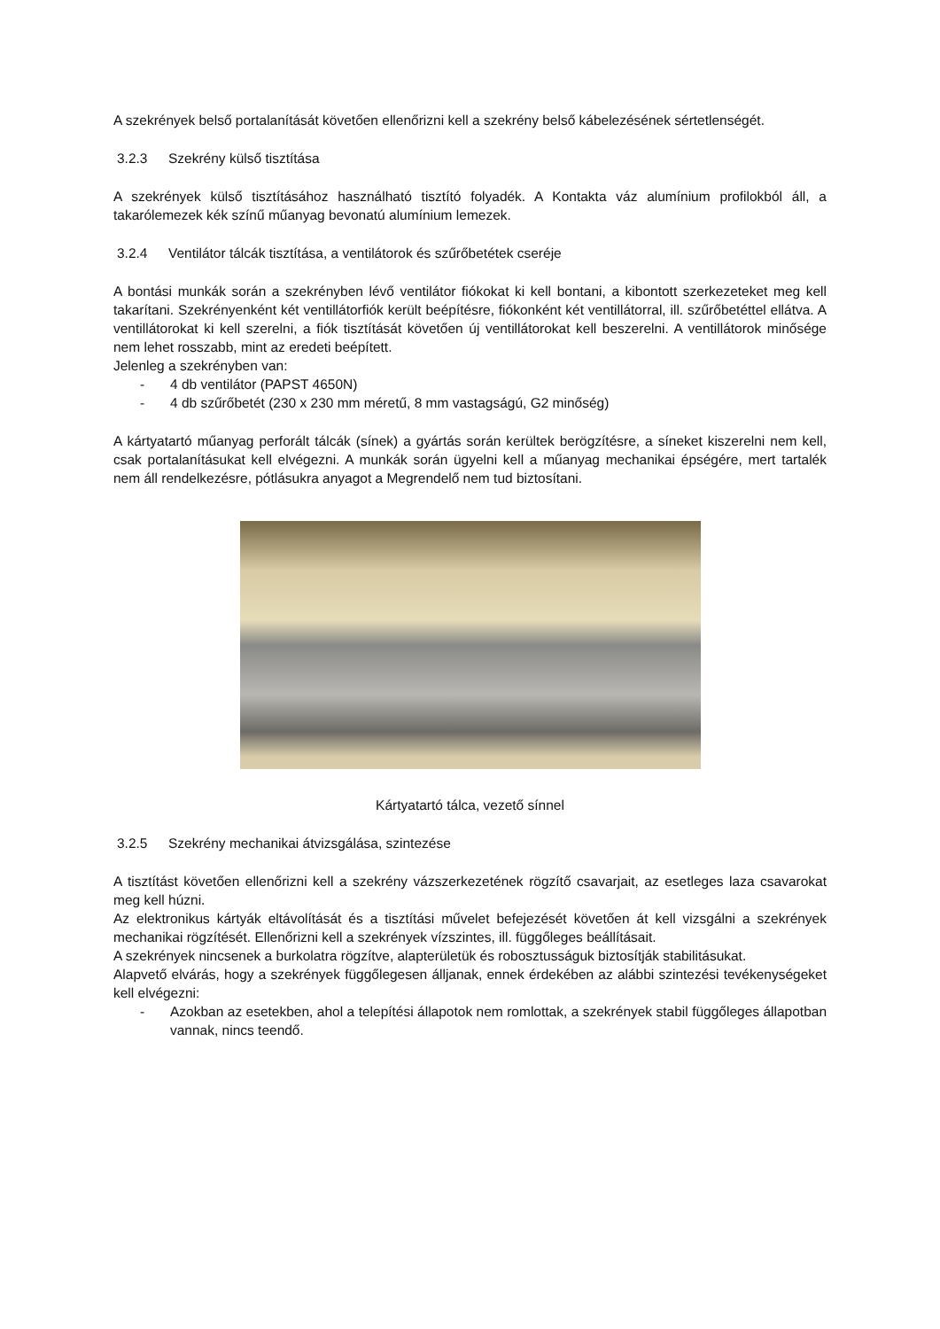A szekrények belső portalanítását követően ellenőrizni kell a szekrény belső kábelezésének sértetlenségét.
3.2.3 Szekrény külső tisztítása
A szekrények külső tisztításához használható tisztító folyadék. A Kontakta váz alumínium profilokból áll, a takarólemezek kék színű műanyag bevonatú alumínium lemezek.
3.2.4 Ventilátor tálcák tisztítása, a ventilátorok és szűrőbetétek cseréje
A bontási munkák során a szekrényben lévő ventilátor fiókokat ki kell bontani, a kibontott szerkezeteket meg kell takarítani. Szekrényenként két ventillátorfiók került beépítésre, fiókonként két ventillátorral, ill. szűrőbetéttel ellátva. A ventillátorokat ki kell szerelni, a fiók tisztítását követően új ventillátorokat kell beszerelni. A ventillátorok minősége nem lehet rosszabb, mint az eredeti beépített.
Jelenleg a szekrényben van:
- 4 db ventilátor (PAPST 4650N)
- 4 db szűrőbetét (230 x 230 mm méretű, 8 mm vastagságú, G2 minőség)
A kártyatartó műanyag perforált tálcák (sínek) a gyártás során kerültek berögzítésre, a síneket kiszerelni nem kell, csak portalanításukat kell elvégezni. A munkák során ügyelni kell a műanyag mechanikai épségére, mert tartalék nem áll rendelkezésre, pótlásukra anyagot a Megrendelő nem tud biztosítani.
Kártyatartó tálca, vezető sínnel
3.2.5 Szekrény mechanikai átvizsgálása, szintezése
A tisztítást követően ellenőrizni kell a szekrény vázszerkezetének rögzítő csavarjait, az esetleges laza csavarokat meg kell húzni.
Az elektronikus kártyák eltávolítását és a tisztítási művelet befejezését követően át kell vizsgálni a szekrények mechanikai rögzítését. Ellenőrizni kell a szekrények vízszintes, ill. függőleges beállításait.
A szekrények nincsenek a burkolatra rögzítve, alapterületük és robosztusságuk biztosítják stabilitásukat.
Alapvető elvárás, hogy a szekrények függőlegesen álljanak, ennek érdekében az alábbi szintezési tevékenységeket kell elvégezni:
- Azokban az esetekben, ahol a telepítési állapotok nem romlottak, a szekrények stabil függőleges állapotban vannak, nincs teendő.